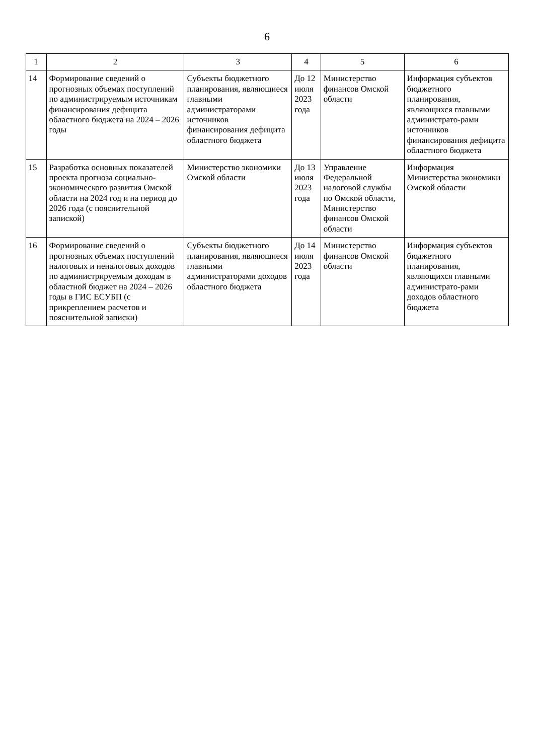6
| 1 | 2 | 3 | 4 | 5 | 6 |
| --- | --- | --- | --- | --- | --- |
| 14 | Формирование сведений о прогнозных объемах поступлений по администрируемым источникам финансирования дефицита областного бюджета на 2024 – 2026 годы | Субъекты бюджетного планирования, являющиеся главными администраторами источников финансирования дефицита областного бюджета | До 12 июля 2023 года | Министерство финансов Омской области | Информация субъектов бюджетного планирования, являющихся главными администрато-рами источников финансирования дефицита областного бюджета |
| 15 | Разработка основных показателей проекта прогноза социально-экономического развития Омской области на 2024 год и на период до 2026 года (с пояснительной запиской) | Министерство экономики Омской области | До 13 июля 2023 года | Управление Федеральной налоговой службы по Омской области, Министерство финансов Омской области | Информация Министерства экономики Омской области |
| 16 | Формирование сведений о прогнозных объемах поступлений налоговых и неналоговых доходов по администрируемым доходам в областной бюджет на 2024 – 2026 годы в ГИС ЕСУБП (с прикреплением расчетов и пояснительной записки) | Субъекты бюджетного планирования, являющиеся главными администраторами доходов областного бюджета | До 14 июля 2023 года | Министерство финансов Омской области | Информация субъектов бюджетного планирования, являющихся главными администрато-рами доходов областного бюджета |